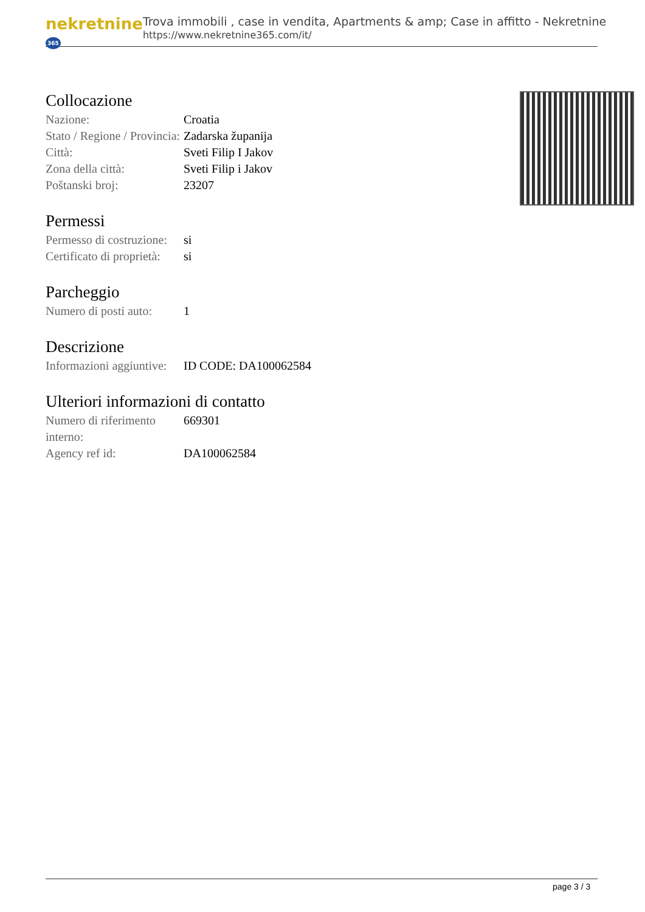nekretnine 365
Trova immobili , case in vendita, Apartments & amp; Case in affitto - Nekretnine
https://www.nekretnine365.com/it/
Collocazione
| Nazione: | Croatia |
| Stato / Regione / Provincia: | Zadarska županija |
| Città: | Sveti Filip I Jakov |
| Zona della città: | Sveti Filip i Jakov |
| Poštanski broj: | 23207 |
Permessi
| Permesso di costruzione: | si |
| Certificato di proprietà: | si |
Parcheggio
| Numero di posti auto: | 1 |
Descrizione
| Informazioni aggiuntive: | ID CODE: DA100062584 |
Ulteriori informazioni di contatto
| Numero di riferimento interno: | 669301 |
| Agency ref id: | DA100062584 |
page 3 / 3